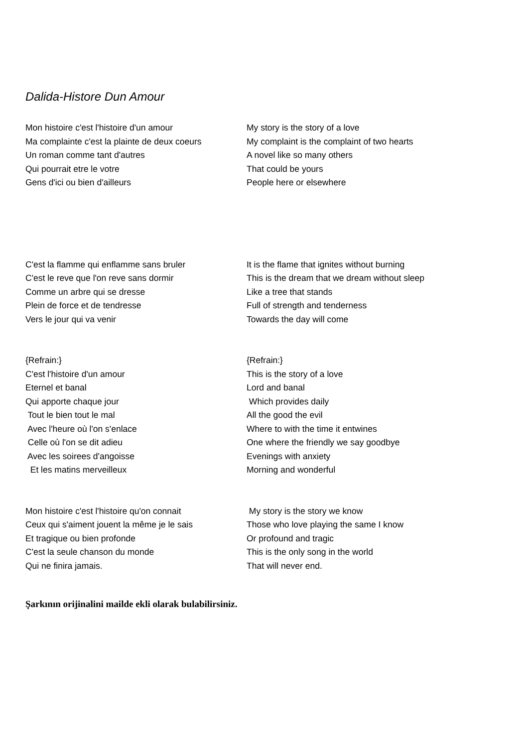Dalida-Histore Dun Amour
Mon histoire c'est l'histoire d'un amour Ma complainte c'est la plainte de deux coeurs Un roman comme tant d'autres Qui pourrait etre le votre Gens d'ici ou bien d'ailleurs
My story is the story of a love My complaint is the complaint of two hearts A novel like so many others That could be yours People here or elsewhere
C'est la flamme qui enflamme sans bruler C'est le reve que l'on reve sans dormir Comme un arbre qui se dresse Plein de force et de tendresse Vers le jour qui va venir
It is the flame that ignites without burning This is the dream that we dream without sleep Like a tree that stands Full of strength and tenderness Towards the day will come
{Refrain:} C'est l'histoire d'un amour Eternel et banal Qui apporte chaque jour Tout le bien tout le mal Avec l'heure où l'on s'enlace Celle où l'on se dit adieu Avec les soirees d'angoisse Et les matins merveilleux
{Refrain:} This is the story of a love Lord and banal Which provides daily All the good the evil Where to with the time it entwines One where the friendly we say goodbye Evenings with anxiety Morning and wonderful
Mon histoire c'est l'histoire qu'on connait Ceux qui s'aiment jouent la même je le sais Et tragique ou bien profonde C'est la seule chanson du monde Qui ne finira jamais.
My story is the story we know Those who love playing the same I know Or profound and tragic This is the only song in the world That will never end.
Şarkının orijinalini mailde ekli olarak bulabilirsiniz.